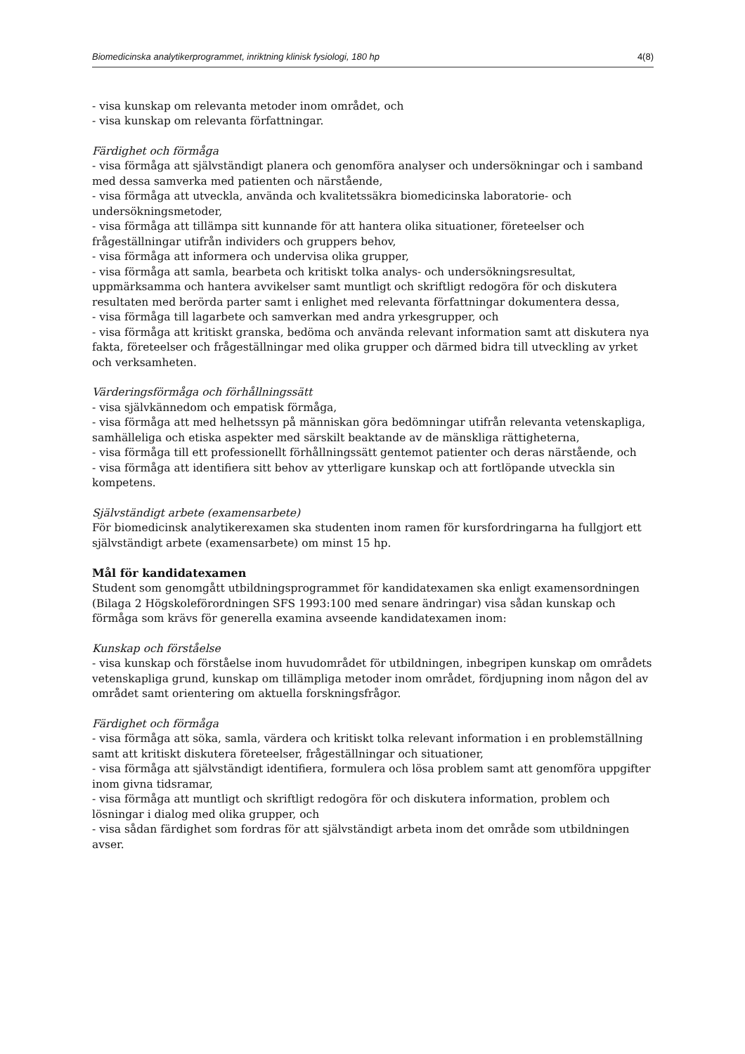Biomedicinska analytikerprogrammet, inriktning klinisk fysiologi, 180 hp 4(8)
- visa kunskap om relevanta metoder inom området, och
- visa kunskap om relevanta författningar.
Färdighet och förmåga
- visa förmåga att självständigt planera och genomföra analyser och undersökningar och i samband med dessa samverka med patienten och närstående,
- visa förmåga att utveckla, använda och kvalitetssäkra biomedicinska laboratorie- och undersökningsmetoder,
- visa förmåga att tillämpa sitt kunnande för att hantera olika situationer, företeelser och frågeställningar utifrån individers och gruppers behov,
- visa förmåga att informera och undervisa olika grupper,
- visa förmåga att samla, bearbeta och kritiskt tolka analys- och undersökningsresultat, uppmärksamma och hantera avvikelser samt muntligt och skriftligt redogöra för och diskutera resultaten med berörda parter samt i enlighet med relevanta författningar dokumentera dessa,
- visa förmåga till lagarbete och samverkan med andra yrkesgrupper, och
- visa förmåga att kritiskt granska, bedöma och använda relevant information samt att diskutera nya fakta, företeelser och frågeställningar med olika grupper och därmed bidra till utveckling av yrket och verksamheten.
Värderingsförmåga och förhållningssätt
- visa självkännedom och empatisk förmåga,
- visa förmåga att med helhetssyn på människan göra bedömningar utifrån relevanta vetenskapliga, samhälleliga och etiska aspekter med särskilt beaktande av de mänskliga rättigheterna,
- visa förmåga till ett professionellt förhållningssätt gentemot patienter och deras närstående, och
- visa förmåga att identifiera sitt behov av ytterligare kunskap och att fortlöpande utveckla sin kompetens.
Självständigt arbete (examensarbete)
För biomedicinsk analytikerexamen ska studenten inom ramen för kursfordringarna ha fullgjort ett självständigt arbete (examensarbete) om minst 15 hp.
Mål för kandidatexamen
Student som genomgått utbildningsprogrammet för kandidatexamen ska enligt examensordningen (Bilaga 2 Högskoleförordningen SFS 1993:100 med senare ändringar) visa sådan kunskap och förmåga som krävs för generella examina avseende kandidatexamen inom:
Kunskap och förståelse
- visa kunskap och förståelse inom huvudområdet för utbildningen, inbegripen kunskap om områdets vetenskapliga grund, kunskap om tillämpliga metoder inom området, fördjupning inom någon del av området samt orientering om aktuella forskningsfrågor.
Färdighet och förmåga
- visa förmåga att söka, samla, värdera och kritiskt tolka relevant information i en problemställning samt att kritiskt diskutera företeelser, frågeställningar och situationer,
- visa förmåga att självständigt identifiera, formulera och lösa problem samt att genomföra uppgifter inom givna tidsramar,
- visa förmåga att muntligt och skriftligt redogöra för och diskutera information, problem och lösningar i dialog med olika grupper, och
- visa sådan färdighet som fordras för att självständigt arbeta inom det område som utbildningen avser.